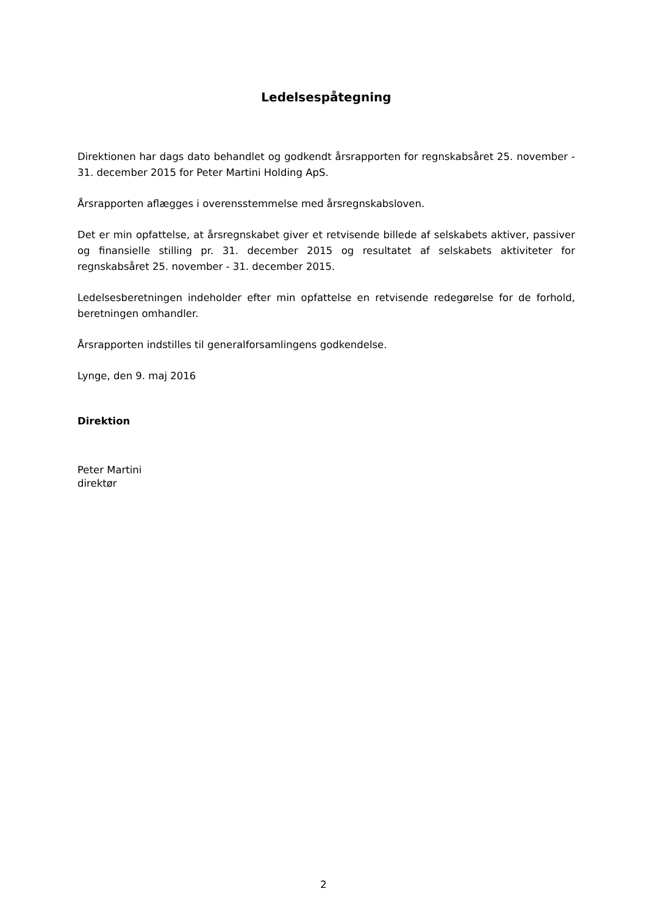Ledelsespåtegning
Direktionen har dags dato behandlet og godkendt årsrapporten for regnskabsåret 25. november - 31. december 2015 for Peter Martini Holding ApS.
Årsrapporten aflægges i overensstemmelse med årsregnskabsloven.
Det er min opfattelse, at årsregnskabet giver et retvisende billede af selskabets aktiver, passiver og finansielle stilling pr. 31. december 2015 og resultatet af selskabets aktiviteter for regnskabsåret 25. november - 31. december 2015.
Ledelsesberetningen indeholder efter min opfattelse en retvisende redegørelse for de forhold, beretningen omhandler.
Årsrapporten indstilles til generalforsamlingens godkendelse.
Lynge, den 9. maj 2016
Direktion
Peter Martini
direktør
2